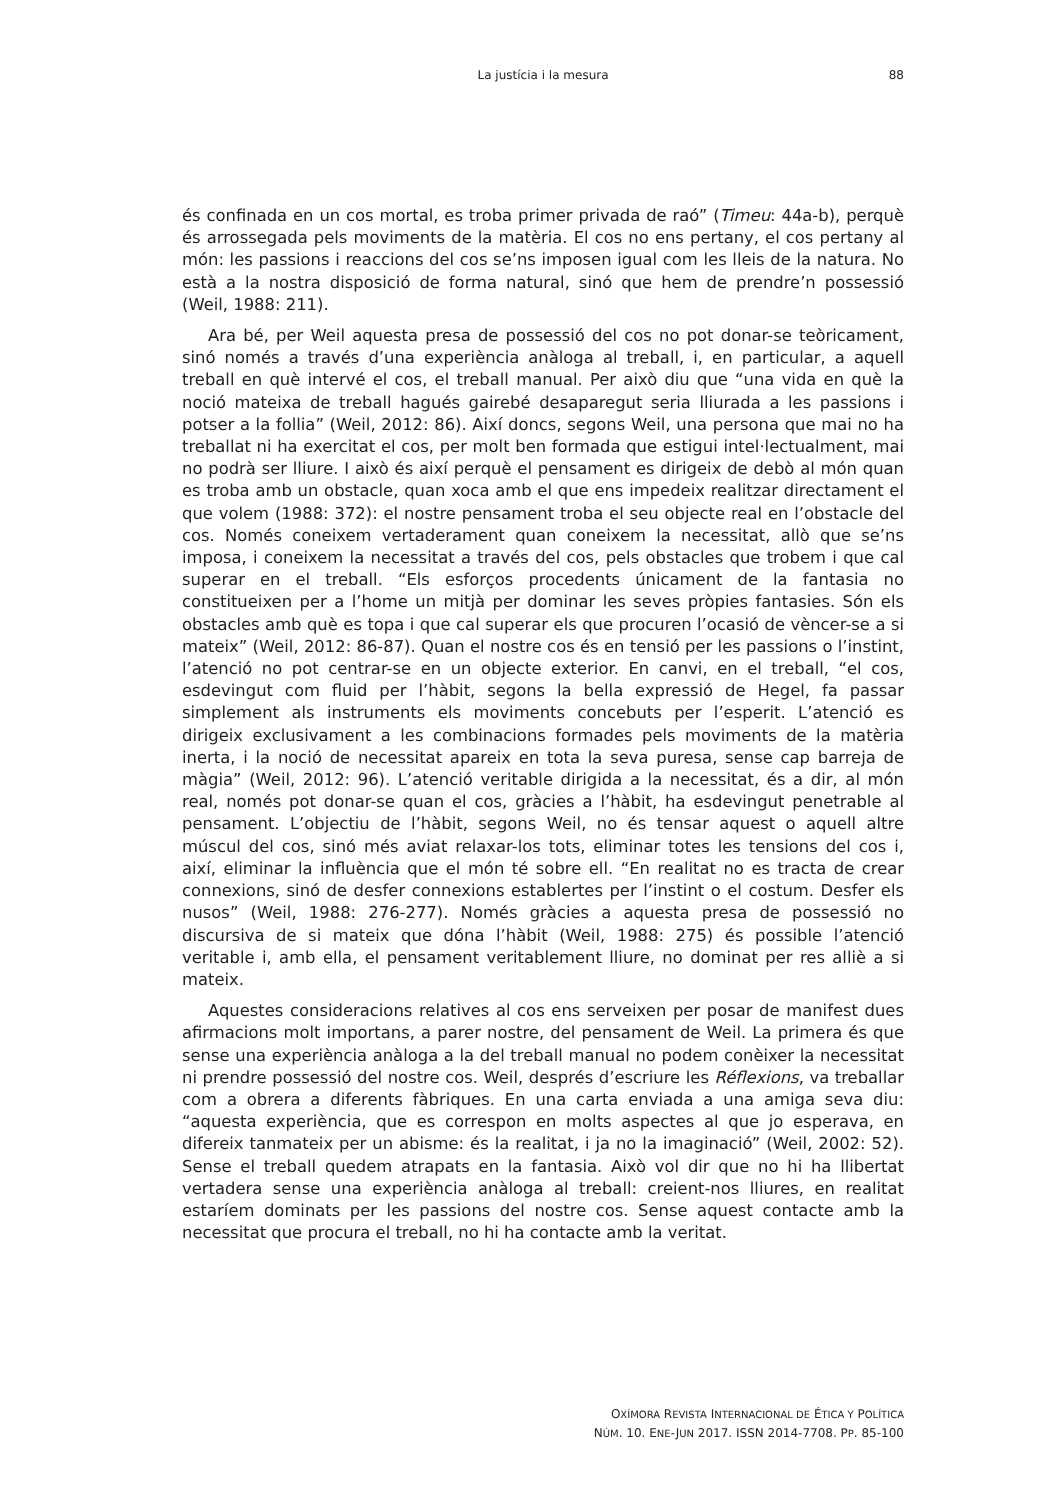La justícia i la mesura
88
és confinada en un cos mortal, es troba primer privada de raó” (Timeu: 44a-b), perquè és arrossegada pels moviments de la matèria. El cos no ens pertany, el cos pertany al món: les passions i reaccions del cos se’ns imposen igual com les lleis de la natura. No està a la nostra disposició de forma natural, sinó que hem de prendre’n possessió (Weil, 1988: 211).
Ara bé, per Weil aquesta presa de possessió del cos no pot donar-se teòricament, sinó només a través d’una experiència anàloga al treball, i, en particular, a aquell treball en què intervé el cos, el treball manual. Per això diu que “una vida en què la noció mateixa de treball hagués gairebé desaparegut seria lliurada a les passions i potser a la follia” (Weil, 2012: 86). Així doncs, segons Weil, una persona que mai no ha treballat ni ha exercitat el cos, per molt ben formada que estigui intel·lectualment, mai no podrà ser lliure. I això és així perquè el pensament es dirigeix de debò al món quan es troba amb un obstacle, quan xoca amb el que ens impedeix realitzar directament el que volem (1988: 372): el nostre pensament troba el seu objecte real en l’obstacle del cos. Només coneixem vertaderament quan coneixem la necessitat, allò que se’ns imposa, i coneixem la necessitat a través del cos, pels obstacles que trobem i que cal superar en el treball. “Els esforços procedents únicament de la fantasia no constitueixen per a l’home un mitjà per dominar les seves pròpies fantasies. Són els obstacles amb què es topa i que cal superar els que procuren l’ocasió de vèncer-se a si mateix” (Weil, 2012: 86-87). Quan el nostre cos és en tensió per les passions o l’instint, l’atenció no pot centrar-se en un objecte exterior. En canvi, en el treball, “el cos, esdevingut com fluid per l’hàbit, segons la bella expressió de Hegel, fa passar simplement als instruments els moviments concebuts per l’esperit. L’atenció es dirigeix exclusivament a les combinacions formades pels moviments de la matèria inerta, i la noció de necessitat apareix en tota la seva puresa, sense cap barreja de màgia” (Weil, 2012: 96). L’atenció veritable dirigida a la necessitat, és a dir, al món real, només pot donar-se quan el cos, gràcies a l’hàbit, ha esdevingut penetrable al pensament. L’objectiu de l’hàbit, segons Weil, no és tensar aquest o aquell altre múscul del cos, sinó més aviat relaxar-los tots, eliminar totes les tensions del cos i, així, eliminar la influència que el món té sobre ell. “En realitat no es tracta de crear connexions, sinó de desfer connexions establertes per l’instint o el costum. Desfer els nusos” (Weil, 1988: 276-277). Només gràcies a aquesta presa de possessió no discursiva de si mateix que dóna l’hàbit (Weil, 1988: 275) és possible l’atenció veritable i, amb ella, el pensament veritablement lliure, no dominat per res alliè a si mateix.
Aquestes consideracions relatives al cos ens serveixen per posar de manifest dues afirmacions molt importans, a parer nostre, del pensament de Weil. La primera és que sense una experiència anàloga a la del treball manual no podem conèixer la necessitat ni prendre possessió del nostre cos. Weil, després d’escriure les Réflexions, va treballar com a obrera a diferents fàbriques. En una carta enviada a una amiga seva diu: “aquesta experiència, que es correspon en molts aspectes al que jo esperava, en difereix tanmateix per un abisme: és la realitat, i ja no la imaginació” (Weil, 2002: 52). Sense el treball quedem atrapats en la fantasia. Això vol dir que no hi ha llibertat vertadera sense una experiència anàloga al treball: creient-nos lliures, en realitat estaríem dominats per les passions del nostre cos. Sense aquest contacte amb la necessitat que procura el treball, no hi ha contacte amb la veritat.
OXÍMORA REVISTA INTERNACIONAL DE ÉTICA Y POLÍTICA
NÚM. 10. ENE-JUN 2017. ISSN 2014-7708. PP. 85-100